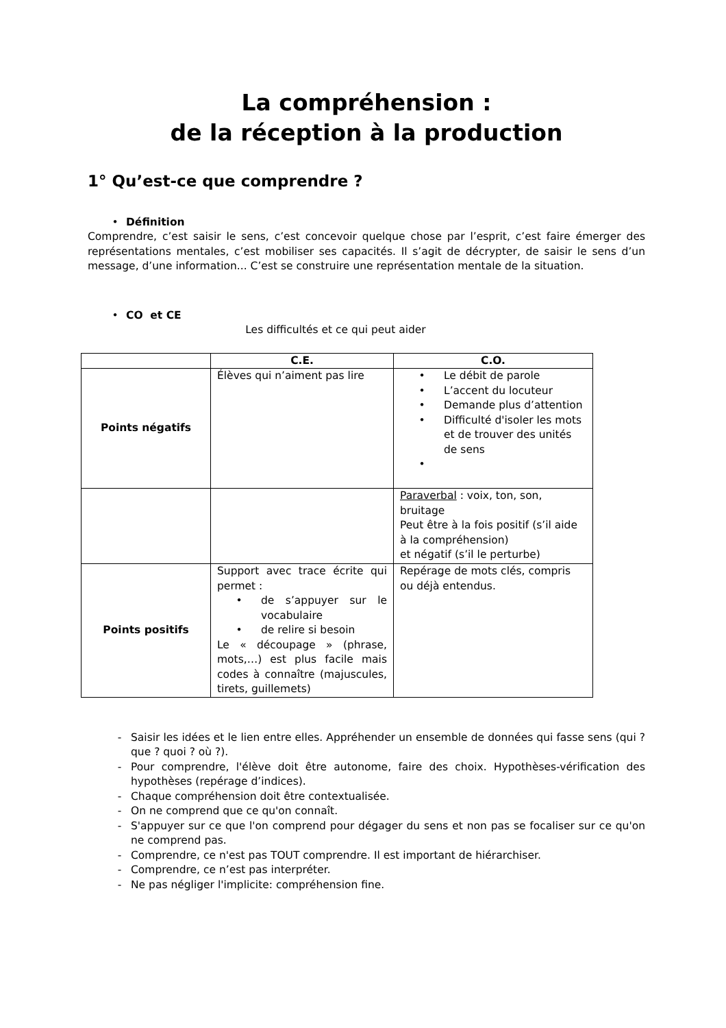La compréhension :
de la réception à la production
1° Qu’est-ce que comprendre ?
• Définition
Comprendre, c’est saisir le sens, c’est concevoir quelque chose par l’esprit, c’est faire émerger des représentations mentales, c’est mobiliser ses capacités. Il s’agit de décrypter, de saisir le sens d’un message, d’une information... C’est se construire une représentation mentale de la situation.
• CO et CE
Les difficultés et ce qui peut aider
| | C.E. | C.O. |
| --- | --- | --- |
| Points négatifs | Élèves qui n’aiment pas lire | • Le débit de parole • L’accent du locuteur • Demande plus d’attention • Difficulté d'isoler les mots et de trouver des unités de sens • |
| | | Paraverbal : voix, ton, son, bruitage Peut être à la fois positif (s’il aide à la compréhension) et négatif (s’il le perturbe) |
| Points positifs | Support avec trace écrite qui permet : • de s’appuyer sur le vocabulaire • de relire si besoin Le « découpage » (phrase, mots,…) est plus facile mais codes à connaître (majuscules, tirets, guillemets) | Repérage de mots clés, compris ou déjà entendus. |
- Saisir les idées et le lien entre elles. Appréhender un ensemble de données qui fasse sens (qui ? que ? quoi ? où ?).
- Pour comprendre, l'élève doit être autonome, faire des choix. Hypothèses-vérification des hypothèses (repérage d’indices).
- Chaque compréhension doit être contextualisée.
- On ne comprend que ce qu'on connaît.
- S'appuyer sur ce que l'on comprend pour dégager du sens et non pas se focaliser sur ce qu'on ne comprend pas.
- Comprendre, ce n'est pas TOUT comprendre. Il est important de hiérarchiser.
- Comprendre, ce n’est pas interpréter.
- Ne pas négliger l'implicite: compréhension fine.